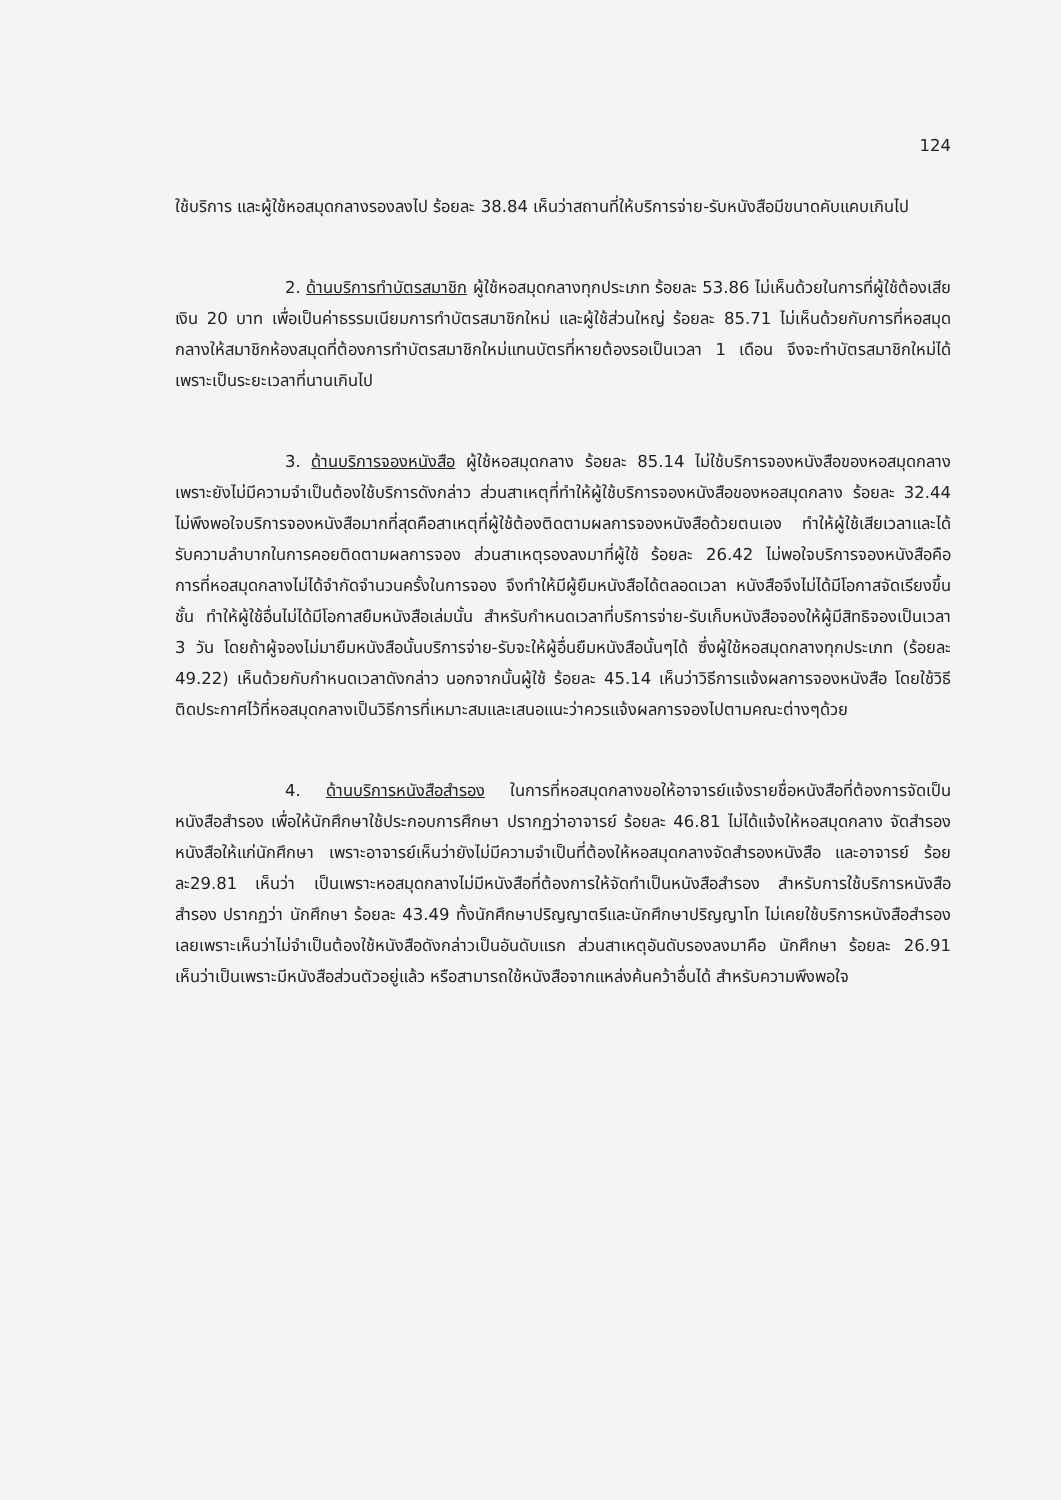124
ใช้บริการ และผู้ใช้หอสมุดกลางรองลงไป ร้อยละ 38.84 เห็นว่าสถานที่ให้บริการจ่าย-รับหนังสือมีขนาดคับแคบเกินไป
2. ด้านบริการทำบัตรสมาชิก ผู้ใช้หอสมุดกลางทุกประเภท ร้อยละ 53.86 ไม่เห็นด้วยในการที่ผู้ใช้ต้องเสียเงิน 20 บาท เพื่อเป็นค่าธรรมเนียมการทำบัตรสมาชิกใหม่ และผู้ใช้ส่วนใหญ่ ร้อยละ 85.71 ไม่เห็นด้วยกับการที่หอสมุดกลางให้สมาชิกห้องสมุดที่ต้องการทำบัตรสมาชิกใหม่แทนบัตรที่หายต้องรอเป็นเวลา 1 เดือน จึงจะทำบัตรสมาชิกใหม่ได้ เพราะเป็นระยะเวลาที่นานเกินไป
3. ด้านบริการจองหนังสือ ผู้ใช้หอสมุดกลาง ร้อยละ 85.14 ไม่ใช้บริการจองหนังสือของหอสมุดกลาง เพราะยังไม่มีความจำเป็นต้องใช้บริการดังกล่าว ส่วนสาเหตุที่ทำให้ผู้ใช้บริการจองหนังสือของหอสมุดกลาง ร้อยละ 32.44 ไม่พึงพอใจบริการจองหนังสือมากที่สุดคือสาเหตุที่ผู้ใช้ต้องติดตามผลการจองหนังสือด้วยตนเอง ทำให้ผู้ใช้เสียเวลาและได้รับความลำบากในการคอยติดตามผลการจอง ส่วนสาเหตุรองลงมาที่ผู้ใช้ ร้อยละ 26.42 ไม่พอใจบริการจองหนังสือคือ การที่หอสมุดกลางไม่ได้จำกัดจำนวนครั้งในการจอง จึงทำให้มีผู้ยืมหนังสือได้ตลอดเวลา หนังสือจึงไม่ได้มีโอกาสจัดเรียงขึ้นชั้น ทำให้ผู้ใช้อื่นไม่ได้มีโอกาสยืมหนังสือเล่มนั้น สำหรับกำหนดเวลาที่บริการจ่าย-รับเก็บหนังสือจองให้ผู้มีสิทธิจองเป็นเวลา 3 วัน โดยถ้าผู้จองไม่มายืมหนังสือนั้นบริการจ่าย-รับจะให้ผู้อื่นยืมหนังสือนั้นๆได้ ซึ่งผู้ใช้หอสมุดกลางทุกประเภท (ร้อยละ 49.22) เห็นด้วยกับกำหนดเวลาดังกล่าว นอกจากนั้นผู้ใช้ ร้อยละ 45.14 เห็นว่าวิธีการแจ้งผลการจองหนังสือ โดยใช้วิธีติดประกาศไว้ที่หอสมุดกลางเป็นวิธีการที่เหมาะสมและเสนอแนะว่าควรแจ้งผลการจองไปตามคณะต่างๆด้วย
4. ด้านบริการหนังสือสำรอง ในการที่หอสมุดกลางขอให้อาจารย์แจ้งรายชื่อหนังสือที่ต้องการจัดเป็นหนังสือสำรอง เพื่อให้นักศึกษาใช้ประกอบการศึกษา ปรากฏว่าอาจารย์ ร้อยละ 46.81 ไม่ได้แจ้งให้หอสมุดกลาง จัดสำรองหนังสือให้แก่นักศึกษา เพราะอาจารย์เห็นว่ายังไม่มีความจำเป็นที่ต้องให้หอสมุดกลางจัดสำรองหนังสือ และอาจารย์ ร้อยละ29.81 เห็นว่า เป็นเพราะหอสมุดกลางไม่มีหนังสือที่ต้องการให้จัดทำเป็นหนังสือสำรอง สำหรับการใช้บริการหนังสือสำรอง ปรากฏว่า นักศึกษา ร้อยละ 43.49 ทั้งนักศึกษาปริญญาตรีและนักศึกษาปริญญาโท ไม่เคยใช้บริการหนังสือสำรองเลยเพราะเห็นว่าไม่จำเป็นต้องใช้หนังสือดังกล่าวเป็นอันดับแรก ส่วนสาเหตุอันดับรองลงมาคือ นักศึกษา ร้อยละ 26.91 เห็นว่าเป็นเพราะมีหนังสือส่วนตัวอยู่แล้ว หรือสามารถใช้หนังสือจากแหล่งค้นคว้าอื่นได้ สำหรับความพึงพอใจ